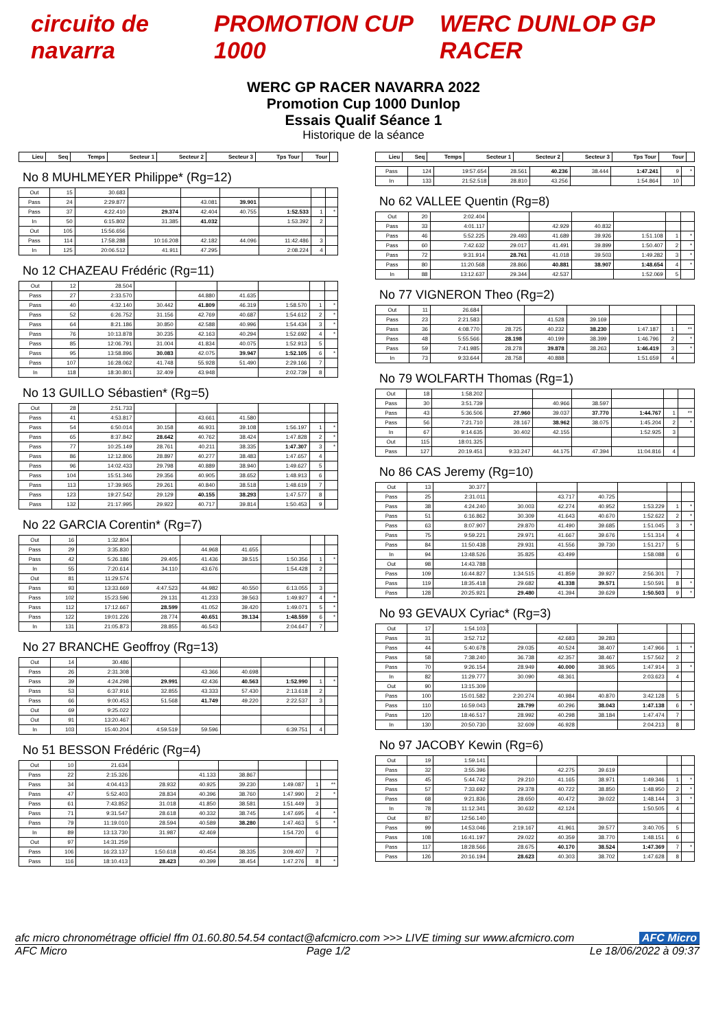circuito de navarra PROMOTION CUP 1000 WERC DUNLOP GP RACER
WERC GP RACER NAVARRA 2022
Promotion Cup 1000 Dunlop
Essais Qualif Séance 1
Historique de la séance
| Lieu | Seq | Temps | Secteur 1 | Secteur 2 | Secteur 3 | Tps Tour | Tour | |
| --- | --- | --- | --- | --- | --- | --- | --- | --- |
No 8 MUHLMEYER Philippe* (Rg=12)
| Out | 15 | 30.683 | | | | | | |
| Pass | 24 | 2:29.877 | | 43.081 | 39.901 | | | |
| Pass | 37 | 4:22.410 | 29.374 | 42.404 | 40.755 | 1:52.533 | 1 | * |
| In | 50 | 6:15.802 | 31.385 | 41.032 | | 1:53.392 | 2 | |
| Out | 105 | 15:56.656 | | | | | | |
| Pass | 114 | 17:58.288 | 10:16.208 | 42.182 | 44.096 | 11:42.486 | 3 | |
| In | 125 | 20:06.512 | 41.911 | 47.295 | | 2:08.224 | 4 | |
No 12 CHAZEAU Frédéric (Rg=11)
| Out | 12 | 28.504 | | | | | | |
| Pass | 27 | 2:33.570 | | 44.880 | 41.635 | | | |
| Pass | 40 | 4:32.140 | 30.442 | 41.809 | 46.319 | 1:58.570 | 1 | * |
| Pass | 52 | 6:26.752 | 31.156 | 42.769 | 40.687 | 1:54.612 | 2 | * |
| Pass | 64 | 8:21.186 | 30.850 | 42.588 | 40.996 | 1:54.434 | 3 | * |
| Pass | 76 | 10:13.878 | 30.235 | 42.163 | 40.294 | 1:52.692 | 4 | * |
| Pass | 85 | 12:06.791 | 31.004 | 41.834 | 40.075 | 1:52.913 | 5 | |
| Pass | 95 | 13:58.896 | 30.083 | 42.075 | 39.947 | 1:52.105 | 6 | * |
| Pass | 107 | 16:28.062 | 41.748 | 55.928 | 51.490 | 2:29.166 | 7 | |
| In | 118 | 18:30.801 | 32.409 | 43.948 | | 2:02.739 | 8 | |
No 13 GUILLO Sébastien* (Rg=5)
| Out | 28 | 2:51.733 | | | | | | |
| Pass | 41 | 4:53.817 | | 43.661 | 41.580 | | | |
| Pass | 54 | 6:50.014 | 30.158 | 46.931 | 39.108 | 1:56.197 | 1 | * |
| Pass | 65 | 8:37.842 | 28.642 | 40.762 | 38.424 | 1:47.828 | 2 | * |
| Pass | 77 | 10:25.149 | 28.761 | 40.211 | 38.335 | 1:47.307 | 3 | * |
| Pass | 86 | 12:12.806 | 28.897 | 40.277 | 38.483 | 1:47.657 | 4 | |
| Pass | 96 | 14:02.433 | 29.798 | 40.889 | 38.940 | 1:49.627 | 5 | |
| Pass | 104 | 15:51.346 | 29.356 | 40.905 | 38.652 | 1:48.913 | 6 | |
| Pass | 113 | 17:39.965 | 29.261 | 40.840 | 38.518 | 1:48.619 | 7 | |
| Pass | 123 | 19:27.542 | 29.129 | 40.155 | 38.293 | 1:47.577 | 8 | |
| Pass | 132 | 21:17.995 | 29.922 | 40.717 | 39.814 | 1:50.453 | 9 | |
No 22 GARCIA Corentin* (Rg=7)
| Out | 16 | 1:32.804 | | | | | | |
| Pass | 29 | 3:35.830 | | 44.968 | 41.655 | | | |
| Pass | 42 | 5:26.186 | 29.405 | 41.436 | 39.515 | 1:50.356 | 1 | * |
| In | 55 | 7:20.614 | 34.110 | 43.676 | | 1:54.428 | 2 | |
| Out | 81 | 11:29.574 | | | | | | |
| Pass | 93 | 13:33.669 | 4:47.523 | 44.982 | 40.550 | 6:13.055 | 3 | |
| Pass | 102 | 15:23.596 | 29.131 | 41.233 | 39.563 | 1:49.927 | 4 | * |
| Pass | 112 | 17:12.667 | 28.599 | 41.052 | 39.420 | 1:49.071 | 5 | * |
| Pass | 122 | 19:01.226 | 28.774 | 40.651 | 39.134 | 1:48.559 | 6 | * |
| In | 131 | 21:05.873 | 28.855 | 46.543 | | 2:04.647 | 7 | |
No 27 BRANCHE Geoffroy (Rg=13)
| Out | 14 | 30.486 | | | | | | |
| Pass | 26 | 2:31.308 | | 43.366 | 40.698 | | | |
| Pass | 39 | 4:24.298 | 29.991 | 42.436 | 40.563 | 1:52.990 | 1 | * |
| Pass | 53 | 6:37.916 | 32.855 | 43.333 | 57.430 | 2:13.618 | 2 | |
| Pass | 66 | 9:00.453 | 51.568 | 41.749 | 49.220 | 2:22.537 | 3 | |
| Out | 69 | 9:25.022 | | | | | | |
| Out | 91 | 13:20.467 | | | | | | |
| In | 103 | 15:40.204 | 4:59.519 | 59.596 | | 6:39.751 | 4 | |
No 51 BESSON Frédéric (Rg=4)
| Out | 10 | 21.634 | | | | | | |
| Pass | 22 | 2:15.326 | | 41.133 | 38.867 | | | |
| Pass | 34 | 4:04.413 | 28.932 | 40.925 | 39.230 | 1:49.087 | 1 | ** |
| Pass | 47 | 5:52.403 | 28.834 | 40.396 | 38.760 | 1:47.990 | 2 | * |
| Pass | 61 | 7:43.852 | 31.018 | 41.850 | 38.581 | 1:51.449 | 3 | |
| Pass | 71 | 9:31.547 | 28.618 | 40.332 | 38.745 | 1:47.695 | 4 | * |
| Pass | 79 | 11:19.010 | 28.594 | 40.589 | 38.280 | 1:47.463 | 5 | * |
| In | 89 | 13:13.730 | 31.987 | 42.469 | | 1:54.720 | 6 | |
| Out | 97 | 14:31.259 | | | | | | |
| Pass | 106 | 16:23.137 | 1:50.618 | 40.454 | 38.335 | 3:09.407 | 7 | |
| Pass | 116 | 18:10.413 | 28.423 | 40.399 | 38.454 | 1:47.276 | 8 | * |
| Lieu | Seq | Temps | Secteur 1 | Secteur 2 | Secteur 3 | Tps Tour | Tour | |
| --- | --- | --- | --- | --- | --- | --- | --- | --- |
| Pass | 124 | 19:57.654 | 28.561 | 40.236 | 38.444 | 1:47.241 | 9 | * |
| In | 133 | 21:52.518 | 28.810 | 43.256 | | 1:54.864 | 10 | |
No 62 VALLEE Quentin (Rg=8)
| Out | 20 | 2:02.404 | | | | | | |
| Pass | 33 | 4:01.117 | | 42.929 | 40.832 | | | |
| Pass | 46 | 5:52.225 | 29.493 | 41.689 | 39.926 | 1:51.108 | 1 | * |
| Pass | 60 | 7:42.632 | 29.017 | 41.491 | 39.899 | 1:50.407 | 2 | * |
| Pass | 72 | 9:31.914 | 28.761 | 41.018 | 39.503 | 1:49.282 | 3 | * |
| Pass | 80 | 11:20.568 | 28.866 | 40.881 | 38.907 | 1:48.654 | 4 | * |
| In | 88 | 13:12.637 | 29.344 | 42.537 | | 1:52.069 | 5 | |
No 77 VIGNERON Theo (Rg=2)
| Out | 11 | 26.684 | | | | | | |
| Pass | 23 | 2:21.583 | | 41.528 | 39.169 | | | |
| Pass | 36 | 4:08.770 | 28.725 | 40.232 | 38.230 | 1:47.187 | 1 | ** |
| Pass | 48 | 5:55.566 | 28.198 | 40.199 | 38.399 | 1:46.796 | 2 | * |
| Pass | 59 | 7:41.985 | 28.278 | 39.878 | 38.263 | 1:46.419 | 3 | * |
| In | 73 | 9:33.644 | 28.758 | 40.888 | | 1:51.659 | 4 | |
No 79 WOLFARTH Thomas (Rg=1)
| Out | 18 | 1:58.202 | | | | | | |
| Pass | 30 | 3:51.739 | | 40.966 | 38.597 | | | |
| Pass | 43 | 5:36.506 | 27.960 | 39.037 | 37.770 | 1:44.767 | 1 | ** |
| Pass | 56 | 7:21.710 | 28.167 | 38.962 | 38.075 | 1:45.204 | 2 | * |
| In | 67 | 9:14.635 | 30.402 | 42.155 | | 1:52.925 | 3 | |
| Out | 115 | 18:01.325 | | | | | | |
| Pass | 127 | 20:19.451 | 9:33.247 | 44.175 | 47.394 | 11:04.816 | 4 | |
No 86 CAS Jeremy (Rg=10)
| Out | 13 | 30.377 | | | | | | |
| Pass | 25 | 2:31.011 | | 43.717 | 40.725 | | | |
| Pass | 38 | 4:24.240 | 30.003 | 42.274 | 40.952 | 1:53.229 | 1 | * |
| Pass | 51 | 6:16.862 | 30.309 | 41.643 | 40.670 | 1:52.622 | 2 | * |
| Pass | 63 | 8:07.907 | 29.870 | 41.490 | 39.685 | 1:51.045 | 3 | * |
| Pass | 75 | 9:59.221 | 29.971 | 41.667 | 39.676 | 1:51.314 | 4 | |
| Pass | 84 | 11:50.438 | 29.931 | 41.556 | 39.730 | 1:51.217 | 5 | |
| In | 94 | 13:48.526 | 35.825 | 43.499 | | 1:58.088 | 6 | |
| Out | 98 | 14:43.788 | | | | | | |
| Pass | 109 | 16:44.827 | 1:34.515 | 41.859 | 39.927 | 2:56.301 | 7 | |
| Pass | 119 | 18:35.418 | 29.682 | 41.338 | 39.571 | 1:50.591 | 8 | * |
| Pass | 128 | 20:25.921 | 29.480 | 41.394 | 39.629 | 1:50.503 | 9 | * |
No 93 GEVAUX Cyriac* (Rg=3)
| Out | 17 | 1:54.103 | | | | | | |
| Pass | 31 | 3:52.712 | | 42.683 | 39.283 | | | |
| Pass | 44 | 5:40.678 | 29.035 | 40.524 | 38.407 | 1:47.966 | 1 | * |
| Pass | 58 | 7:38.240 | 36.738 | 42.357 | 38.467 | 1:57.562 | 2 | |
| Pass | 70 | 9:26.154 | 28.949 | 40.000 | 38.965 | 1:47.914 | 3 | * |
| In | 82 | 11:29.777 | 30.090 | 48.361 | | 2:03.623 | 4 | |
| Out | 90 | 13:15.309 | | | | | | |
| Pass | 100 | 15:01.582 | 2:20.274 | 40.984 | 40.870 | 3:42.128 | 5 | |
| Pass | 110 | 16:59.043 | 28.799 | 40.296 | 38.043 | 1:47.138 | 6 | * |
| Pass | 120 | 18:46.517 | 28.992 | 40.298 | 38.184 | 1:47.474 | 7 | |
| In | 130 | 20:50.730 | 32.609 | 46.928 | | 2:04.213 | 8 | |
No 97 JACOBY Kewin (Rg=6)
| Out | 19 | 1:59.141 | | | | | | |
| Pass | 32 | 3:55.396 | | 42.275 | 39.619 | | | |
| Pass | 45 | 5:44.742 | 29.210 | 41.165 | 38.971 | 1:49.346 | 1 | * |
| Pass | 57 | 7:33.692 | 29.378 | 40.722 | 38.850 | 1:48.950 | 2 | * |
| Pass | 68 | 9:21.836 | 28.650 | 40.472 | 39.022 | 1:48.144 | 3 | * |
| In | 78 | 11:12.341 | 30.632 | 42.124 | | 1:50.505 | 4 | |
| Out | 87 | 12:56.140 | | | | | | |
| Pass | 99 | 14:53.046 | 2:19.167 | 41.961 | 39.577 | 3:40.705 | 5 | |
| Pass | 108 | 16:41.197 | 29.022 | 40.359 | 38.770 | 1:48.151 | 6 | |
| Pass | 117 | 18:28.566 | 28.675 | 40.170 | 38.524 | 1:47.369 | 7 | * |
| Pass | 126 | 20:16.194 | 28.623 | 40.303 | 38.702 | 1:47.628 | 8 | |
afc micro chronométrage officiel ffm 01.60.80.54.54 contact@afcmicro.com >>> LIVE timing sur www.afcmicro.com AFC Micro
AFC Micro Page 1/2 Le 18/06/2022 à 09:37